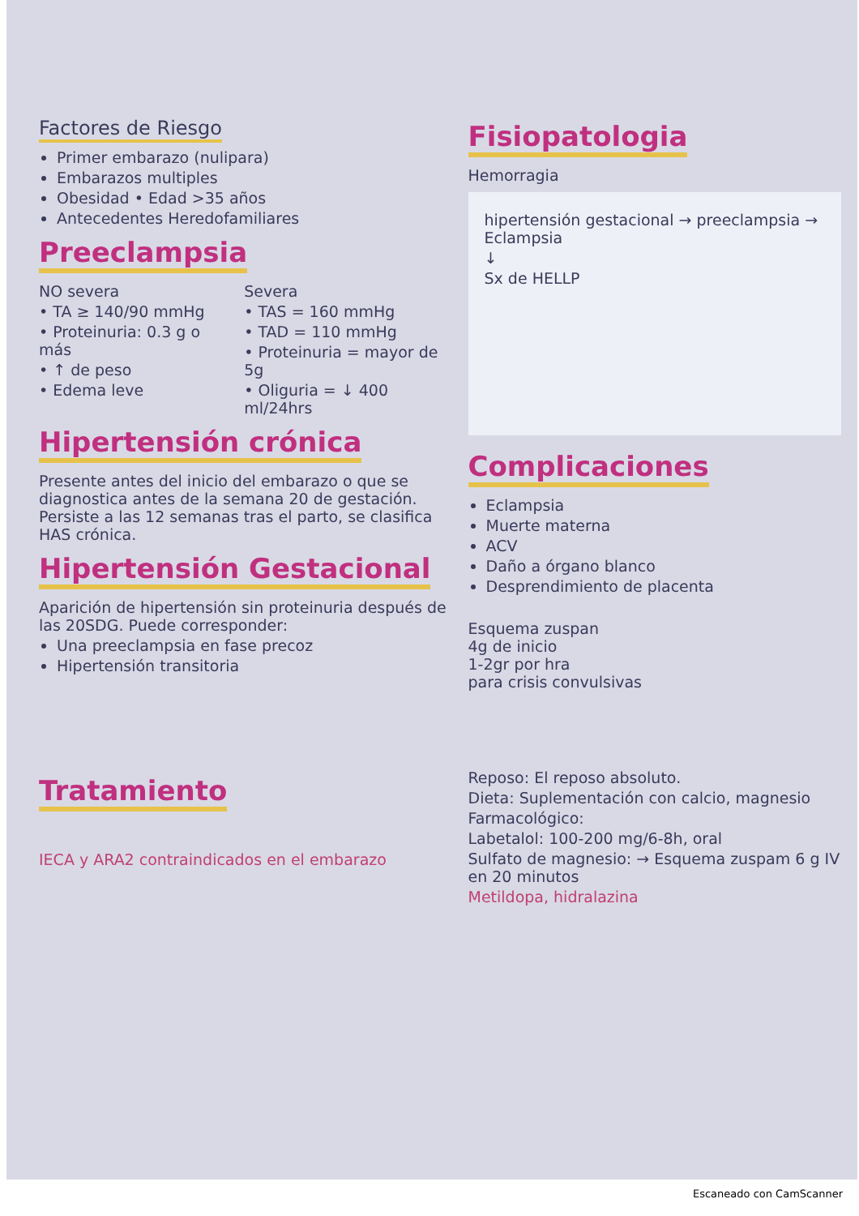Factores de Riesgo
Primer embarazo (nulipara)
Embarazos multiples
Obesidad • Edad >35 años
Antecedentes Heredofamiliares
Preeclampsia
NO severa
• TA ≥ 140/90 mmHg
• Proteinuria: 0.3 g o más
• ↑ de peso
• Edema leve
Severa
• TAS = 160 mmHg
• TAD = 110 mmHg
• Proteinuria = mayor de 5g
• Oliguria = ↓ 400 ml/24hrs
Hipertensión crónica
Presente antes del inicio del embarazo o que se diagnostica antes de la semana 20 de gestación. Persiste a las 12 semanas tras el parto, se clasifica HAS crónica.
Hipertensión Gestacional
Aparición de hipertensión sin proteinuria después de las 20SDG. Puede corresponder:
Una preeclampsia en fase precoz
Hipertensión transitoria
Tratamiento
IECA y ARA2 contraindicados en el embarazo
Fisiopatologia
Hemorragia
hipertensión gestacional → preeclampsia → Eclampsia
↓
Sx de HELLP
Complicaciones
Eclampsia
Muerte materna
ACV
Daño a órgano blanco
Desprendimiento de placenta
Esquema zuspan
4g de inicio
1-2gr por hra
para crisis convulsivas
Reposo: El reposo absoluto.
Dieta: Suplementación con calcio, magnesio
Farmacológico:
Labetalol: 100-200 mg/6-8h, oral
Sulfato de magnesio: → Esquema zuspam 6 g IV en 20 minutos
Metildopa, hidralazina
Escaneado con CamScanner